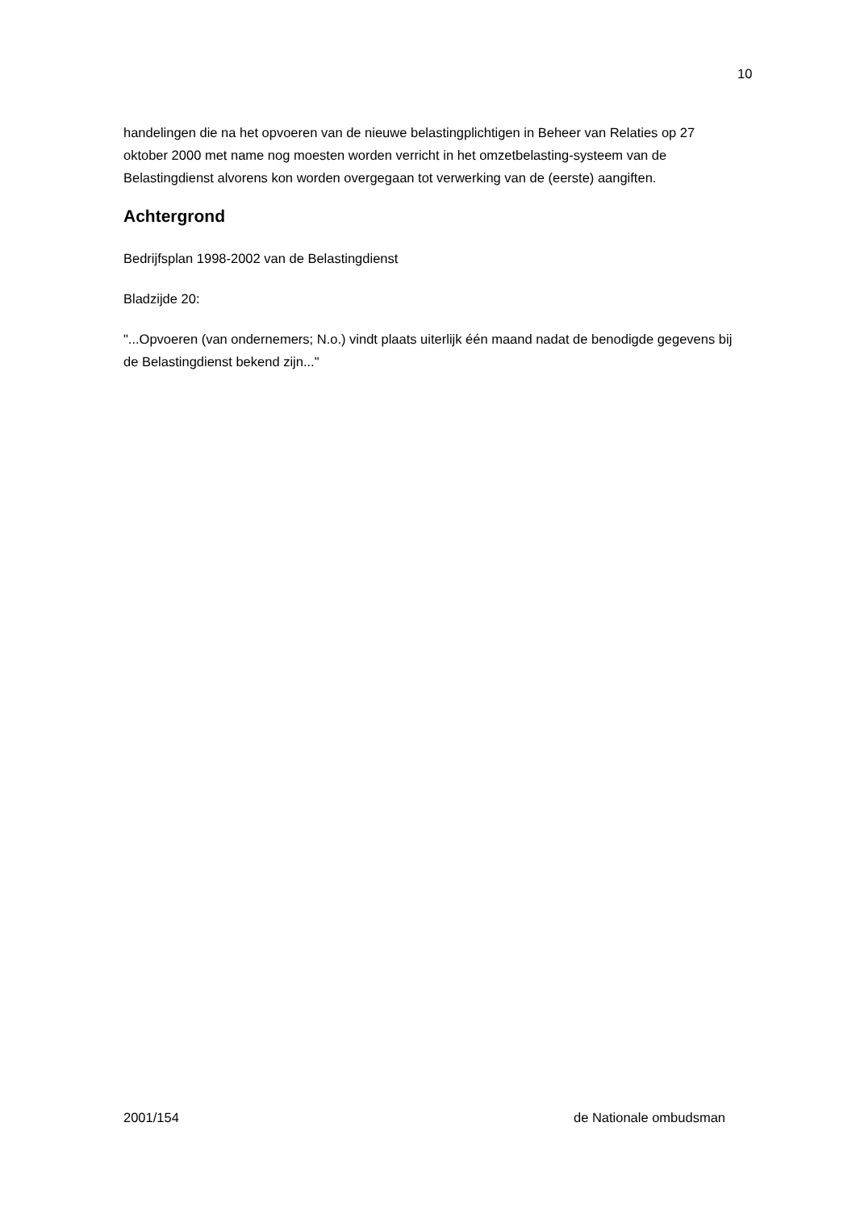10
handelingen die na het opvoeren van de nieuwe belastingplichtigen in Beheer van Relaties op 27 oktober 2000 met name nog moesten worden verricht in het omzetbelasting-systeem van de Belastingdienst alvorens kon worden overgegaan tot verwerking van de (eerste) aangiften.
Achtergrond
Bedrijfsplan 1998-2002 van de Belastingdienst
Bladzijde 20:
"...Opvoeren (van ondernemers; N.o.) vindt plaats uiterlijk één maand nadat de benodigde gegevens bij de Belastingdienst bekend zijn..."
2001/154 de Nationale ombudsman